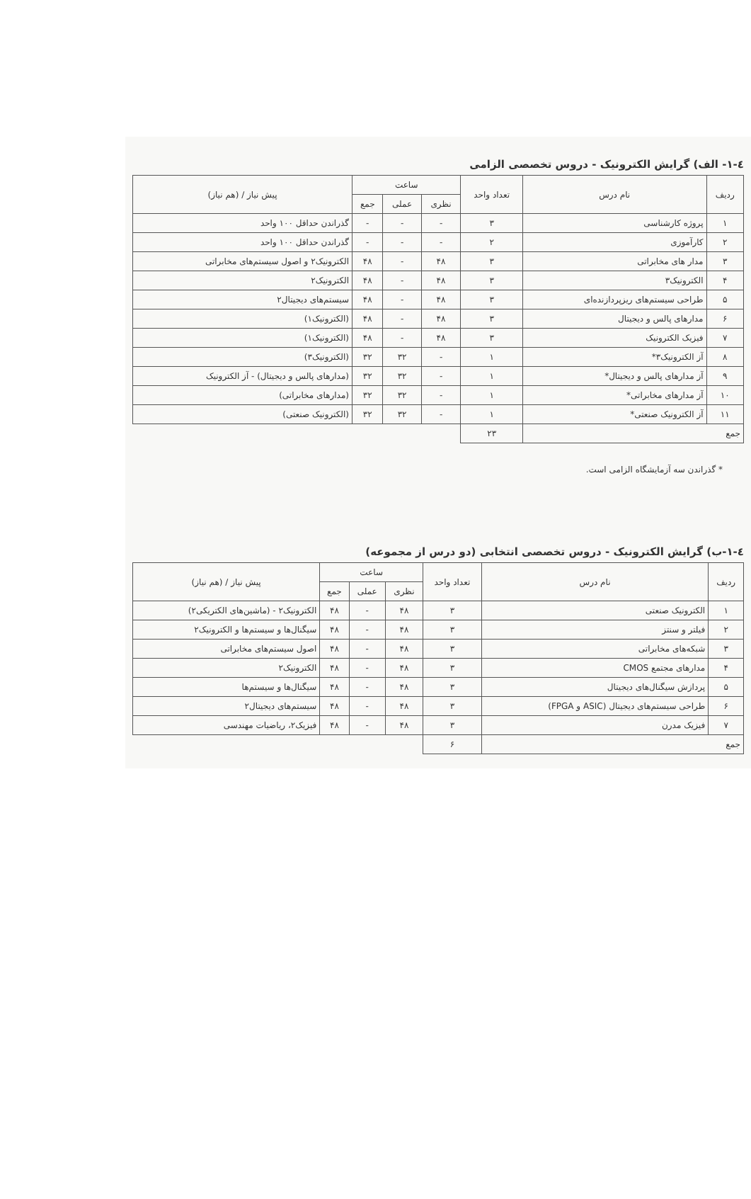٤-١- الف) گرایش الکترونیک - دروس تخصصی الزامی
| ردیف | نام درس | تعداد واحد | ساعت | | | پیش نیاز / (هم نیاز) |
| --- | --- | --- | --- | --- | --- | --- |
| | | | نظری | عملی | جمع | |
| ۱ | پروژه کارشناسی | ۳ | - | - | - | گذراندن حداقل ۱۰۰ واحد |
| ۲ | کارآموزی | ۲ | - | - | - | گذراندن حداقل ۱۰۰ واحد |
| ۳ | مدار های مخابراتی | ۳ | ۴۸ | - | ۴۸ | الکترونیک۲ و اصول سیستم‌های مخابراتی |
| ۴ | الکترونیک۳ | ۳ | ۴۸ | - | ۴۸ | الکترونیک۲ |
| ۵ | طراحی سیستم‌های ریزپردازنده‌ای | ۳ | ۴۸ | - | ۴۸ | سیستم‌های دیجیتال۲ |
| ۶ | مدارهای پالس و دیجیتال | ۳ | ۴۸ | - | ۴۸ | (الکترونیک۱) |
| ۷ | فیزیک الکترونیک | ۳ | ۴۸ | - | ۴۸ | (الکترونیک۱) |
| ۸ | آز الکترونیک۳* | ۱ | - | ۳۲ | ۳۲ | (الکترونیک۳) |
| ۹ | آز مدارهای پالس و دیجیتال* | ۱ | - | ۳۲ | ۳۲ | (مدارهای پالس و دیجیتال) - آز الکترونیک |
| ۱۰ | آز مدارهای مخابراتی* | ۱ | - | ۳۲ | ۳۲ | (مدارهای مخابراتی) |
| ۱۱ | آز الکترونیک صنعتی* | ۱ | - | ۳۲ | ۳۲ | (الکترونیک صنعتی) |
| جمع | | ۲۳ | | | | |
* گذراندن سه آزمایشگاه الزامی است.
٤-١-ب) گرایش الکترونیک - دروس تخصصی انتخابی (دو درس از مجموعه)
| ردیف | نام درس | تعداد واحد | ساعت | | | پیش نیاز / (هم نیاز) |
| --- | --- | --- | --- | --- | --- | --- |
| | | | نظری | عملی | جمع | |
| ۱ | الکترونیک صنعتی | ۳ | ۴۸ | - | ۴۸ | الکترونیک۲ - (ماشین‌های الکتریکی۲) |
| ۲ | فیلتر و سنتز | ۳ | ۴۸ | - | ۴۸ | سیگنال‌ها و سیستم‌ها و الکترونیک۲ |
| ۳ | شبکه‌های مخابراتی | ۳ | ۴۸ | - | ۴۸ | اصول سیستم‌های مخابراتی |
| ۴ | مدارهای مجتمع CMOS | ۳ | ۴۸ | - | ۴۸ | الکترونیک۲ |
| ۵ | پردازش سیگنال‌های دیجیتال | ۳ | ۴۸ | - | ۴۸ | سیگنال‌ها و سیستم‌ها |
| ۶ | طراحی سیستم‌های دیجیتال (ASIC و FPGA) | ۳ | ۴۸ | - | ۴۸ | سیستم‌های دیجیتال۲ |
| ۷ | فیزیک مدرن | ۳ | ۴۸ | - | ۴۸ | فیزیک۲، ریاضیات مهندسی |
| جمع | | ۶ | | | | |